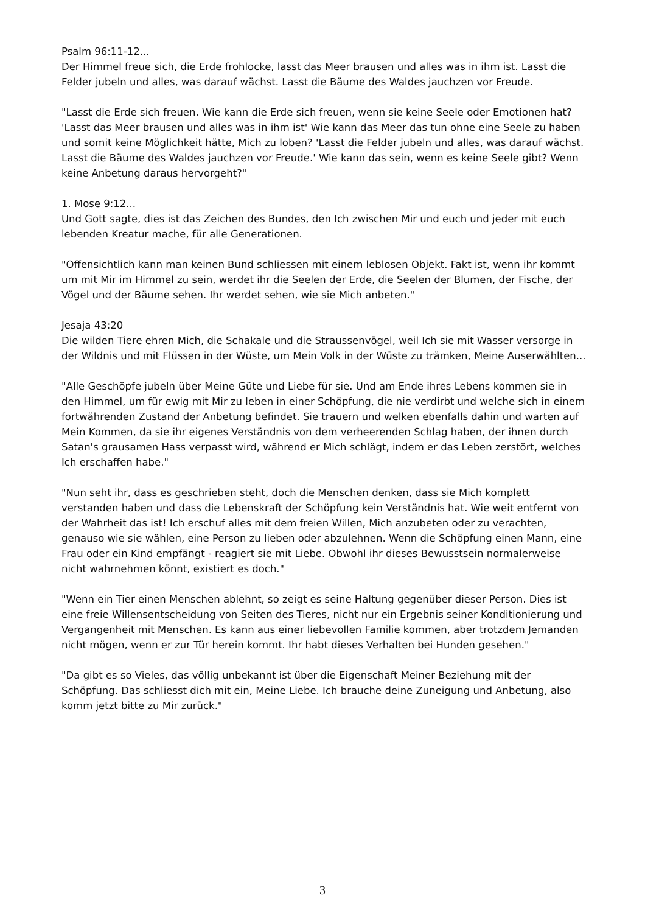Psalm 96:11-12...
Der Himmel freue sich, die Erde frohlocke, lasst das Meer brausen und alles was in ihm ist. Lasst die Felder jubeln und alles, was darauf wächst. Lasst die Bäume des Waldes jauchzen vor Freude.
"Lasst die Erde sich freuen. Wie kann die Erde sich freuen, wenn sie keine Seele oder Emotionen hat? 'Lasst das Meer brausen und alles was in ihm ist' Wie kann das Meer das tun ohne eine Seele zu haben und somit keine Möglichkeit hätte, Mich zu loben? 'Lasst die Felder jubeln und alles, was darauf wächst. Lasst die Bäume des Waldes jauchzen vor Freude.' Wie kann das sein, wenn es keine Seele gibt? Wenn keine Anbetung daraus hervorgeht?"
1. Mose 9:12...
Und Gott sagte, dies ist das Zeichen des Bundes, den Ich zwischen Mir und euch und jeder mit euch lebenden Kreatur mache, für alle Generationen.
"Offensichtlich kann man keinen Bund schliessen mit einem leblosen Objekt. Fakt ist, wenn ihr kommt um mit Mir im Himmel zu sein, werdet ihr die Seelen der Erde, die Seelen der Blumen, der Fische, der Vögel und der Bäume sehen. Ihr werdet sehen, wie sie Mich anbeten."
Jesaja 43:20
Die wilden Tiere ehren Mich, die Schakale und die Straussenvögel, weil Ich sie mit Wasser versorge in der Wildnis und mit Flüssen in der Wüste, um Mein Volk in der Wüste zu trämken, Meine Auserwählten...
"Alle Geschöpfe jubeln über Meine Güte und Liebe für sie. Und am Ende ihres Lebens kommen sie in den Himmel, um für ewig mit Mir zu leben in einer Schöpfung, die nie verdirbt und welche sich in einem fortwährenden Zustand der Anbetung befindet. Sie trauern und welken ebenfalls dahin und warten auf Mein Kommen, da sie ihr eigenes Verständnis von dem verheerenden Schlag haben, der ihnen durch Satan's grausamen Hass verpasst wird, während er Mich schlägt, indem er das Leben zerstört, welches Ich erschaffen habe."
"Nun seht ihr, dass es geschrieben steht, doch die Menschen denken, dass sie Mich komplett verstanden haben und dass die Lebenskraft der Schöpfung kein Verständnis hat. Wie weit entfernt von der Wahrheit das ist! Ich erschuf alles mit dem freien Willen, Mich anzubeten oder zu verachten, genauso wie sie wählen, eine Person zu lieben oder abzulehnen. Wenn die Schöpfung einen Mann, eine Frau oder ein Kind empfängt - reagiert sie mit Liebe. Obwohl ihr dieses Bewusstsein normalerweise nicht wahrnehmen könnt, existiert es doch."
"Wenn ein Tier einen Menschen ablehnt, so zeigt es seine Haltung gegenüber dieser Person. Dies ist eine freie Willensentscheidung von Seiten des Tieres, nicht nur ein Ergebnis seiner Konditionierung und Vergangenheit mit Menschen. Es kann aus einer liebevollen Familie kommen, aber trotzdem Jemanden nicht mögen, wenn er zur Tür herein kommt. Ihr habt dieses Verhalten bei Hunden gesehen."
"Da gibt es so Vieles, das völlig unbekannt ist über die Eigenschaft Meiner Beziehung mit der Schöpfung. Das schliesst dich mit ein, Meine Liebe. Ich brauche deine Zuneigung und Anbetung, also komm jetzt bitte zu Mir zurück."
3